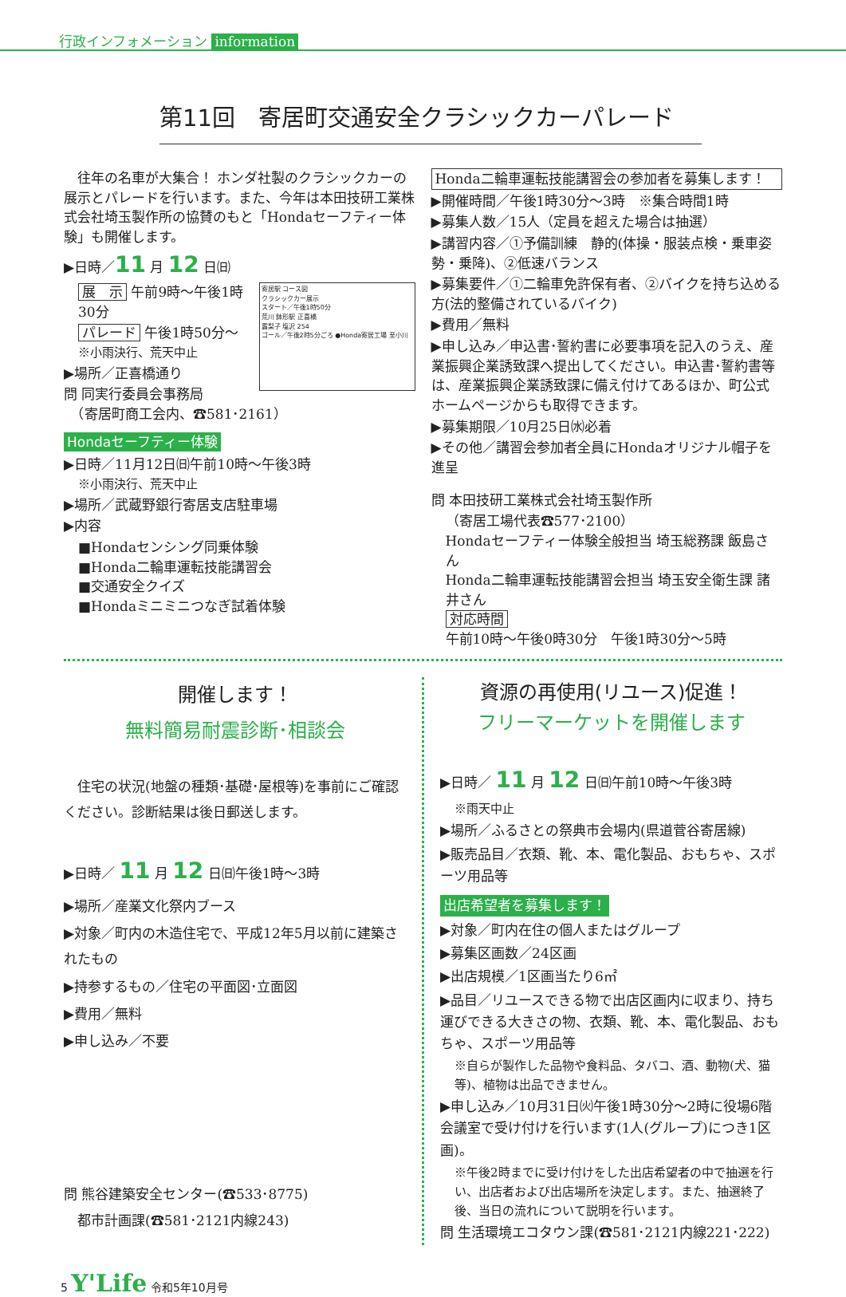行政インフォメーション information
第11回　寄居町交通安全クラシックカーパレード
　往年の名車が大集合！ ホンダ社製のクラシックカーの展示とパレードを行います。また、今年は本田技研工業株式会社埼玉製作所の協賛のもと「Hondaセーフティー体験」も開催します。
▶日時／11 月 12 日㈰
寄居駅 コース図
クラシックカー展示
スタート／午後1時50分
荒川 鉢形駅 正喜橋
露梨子 塩沢 254
ゴール／午後2時5分ごろ ●Honda寄居工場 至小川
展　示 午前9時～午後1時30分
パレード 午後1時50分～
※小雨決行、荒天中止
▶場所／正喜橋通り
問 同実行委員会事務局
　（寄居町商工会内、☎581･2161）
Hondaセーフティー体験
▶日時／11月12日㈰午前10時～午後3時
※小雨決行、荒天中止
▶場所／武蔵野銀行寄居支店駐車場
▶内容
■Hondaセンシング同乗体験
■Honda二輪車運転技能講習会
■交通安全クイズ
■Hondaミニミニつなぎ試着体験
Honda二輪車運転技能講習会の参加者を募集します！
▶開催時間／午後1時30分～3時　※集合時間1時
▶募集人数／15人（定員を超えた場合は抽選）
▶講習内容／①予備訓練　静的(体操・服装点検・乗車姿勢・乗降)、②低速バランス
▶募集要件／①二輪車免許保有者、②バイクを持ち込める方(法的整備されているバイク)
▶費用／無料
▶申し込み／申込書･誓約書に必要事項を記入のうえ、産業振興企業誘致課へ提出してください。申込書･誓約書等は、産業振興企業誘致課に備え付けてあるほか、町公式ホームページからも取得できます。
▶募集期限／10月25日㈬必着
▶その他／講習会参加者全員にHondaオリジナル帽子を進呈
問 本田技研工業株式会社埼玉製作所
（寄居工場代表☎577･2100）
Hondaセーフティー体験全般担当 埼玉総務課 飯島さん
Honda二輪車運転技能講習会担当 埼玉安全衛生課 諸井さん
対応時間
午前10時～午後0時30分　午後1時30分～5時
開催します！
無料簡易耐震診断･相談会
　住宅の状況(地盤の種類･基礎･屋根等)を事前にご確認ください。診断結果は後日郵送します。
▶日時／ 11 月 12 日㈰午後1時～3時
▶場所／産業文化祭内ブース
▶対象／町内の木造住宅で、平成12年5月以前に建築されたもの
▶持参するもの／住宅の平面図･立面図
▶費用／無料
▶申し込み／不要
問 熊谷建築安全センター(☎533･8775)
　都市計画課(☎581･2121内線243)
資源の再使用(リユース)促進！
フリーマーケットを開催します
▶日時／ 11 月 12 日㈰午前10時～午後3時
※雨天中止
▶場所／ふるさとの祭典市会場内(県道菅谷寄居線)
▶販売品目／衣類、靴、本、電化製品、おもちゃ、スポーツ用品等
出店希望者を募集します！
▶対象／町内在住の個人またはグループ
▶募集区画数／24区画
▶出店規模／1区画当たり6㎡
▶品目／リユースできる物で出店区画内に収まり、持ち運びできる大きさの物、衣類、靴、本、電化製品、おもちゃ、スポーツ用品等
※自らが製作した品物や食料品、タバコ、酒、動物(犬、猫等)、植物は出品できません。
▶申し込み／10月31日㈫午後1時30分～2時に役場6階会議室で受け付けを行います(1人(グループ)につき1区画)。
※午後2時までに受け付けをした出店希望者の中で抽選を行い、出店者および出店場所を決定します。また、抽選終了後、当日の流れについて説明を行います。
問 生活環境エコタウン課(☎581･2121内線221･222)
5 Y'Life 令和5年10月号